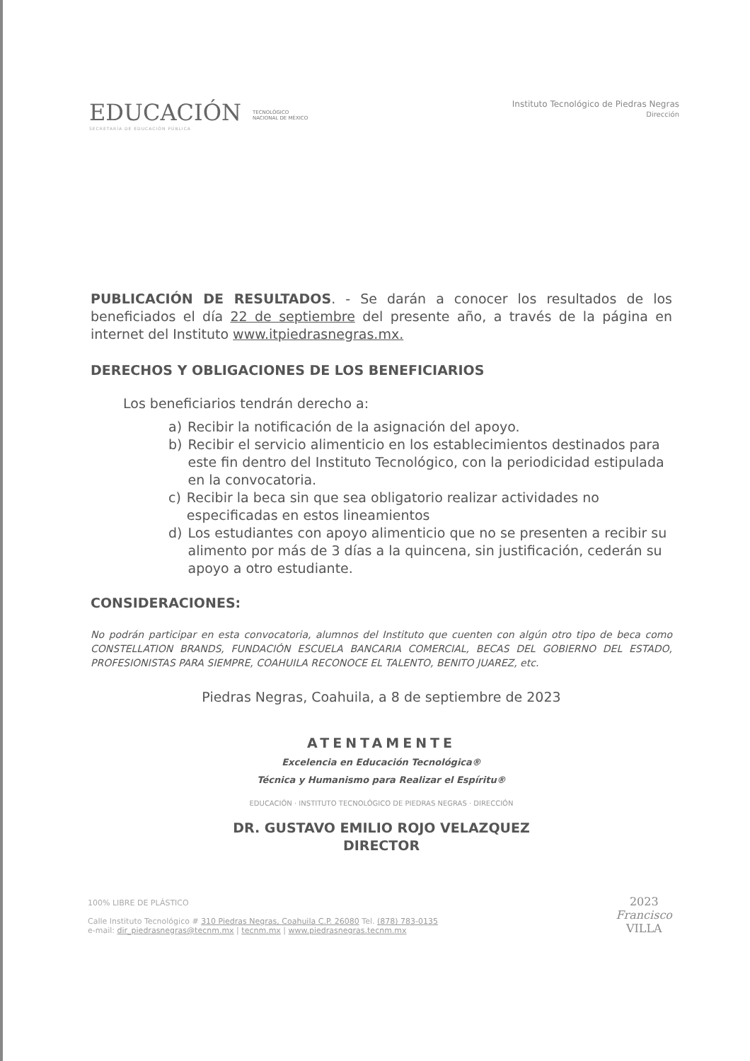EDUCACIÓN
SECRETARÍA DE EDUCACIÓN PÚBLICA
TECNOLÓGICO
NACIONAL DE MÉXICO
Instituto Tecnológico de Piedras Negras
Dirección
PUBLICACIÓN DE RESULTADOS. - Se darán a conocer los resultados de los beneficiados el día 22 de septiembre del presente año, a través de la página en internet del Instituto www.itpiedrasnegras.mx.
DERECHOS Y OBLIGACIONES DE LOS BENEFICIARIOS
Los beneficiarios tendrán derecho a:
a) Recibir la notificación de la asignación del apoyo.
b) Recibir el servicio alimenticio en los establecimientos destinados para este fin dentro del Instituto Tecnológico, con la periodicidad estipulada en la convocatoria.
c) Recibir la beca sin que sea obligatorio realizar actividades no especificadas en estos lineamientos
d) Los estudiantes con apoyo alimenticio que no se presenten a recibir su alimento por más de 3 días a la quincena, sin justificación, cederán su apoyo a otro estudiante.
CONSIDERACIONES:
No podrán participar en esta convocatoria, alumnos del Instituto que cuenten con algún otro tipo de beca como CONSTELLATION BRANDS, FUNDACIÓN ESCUELA BANCARIA COMERCIAL, BECAS DEL GOBIERNO DEL ESTADO, PROFESIONISTAS PARA SIEMPRE, COAHUILA RECONOCE EL TALENTO, BENITO JUAREZ, etc.
Piedras Negras, Coahuila, a 8 de septiembre de 2023
ATENTAMENTE
Excelencia en Educación Tecnológica®
Técnica y Humanismo para Realizar el Espíritu®
EDUCACIÓN · INSTITUTO TECNOLÓGICO DE PIEDRAS NEGRAS · DIRECCIÓN
DR. GUSTAVO EMILIO ROJO VELAZQUEZ
DIRECTOR
100% LIBRE DE PLÁSTICO
Calle Instituto Tecnológico # 310 Piedras Negras, Coahuila C.P. 26080 Tel. (878) 783-0135
e-mail: dir_piedrasnegras@tecnm.mx | tecnm.mx | www.piedrasnegras.tecnm.mx
2023
Francisco
VILLA